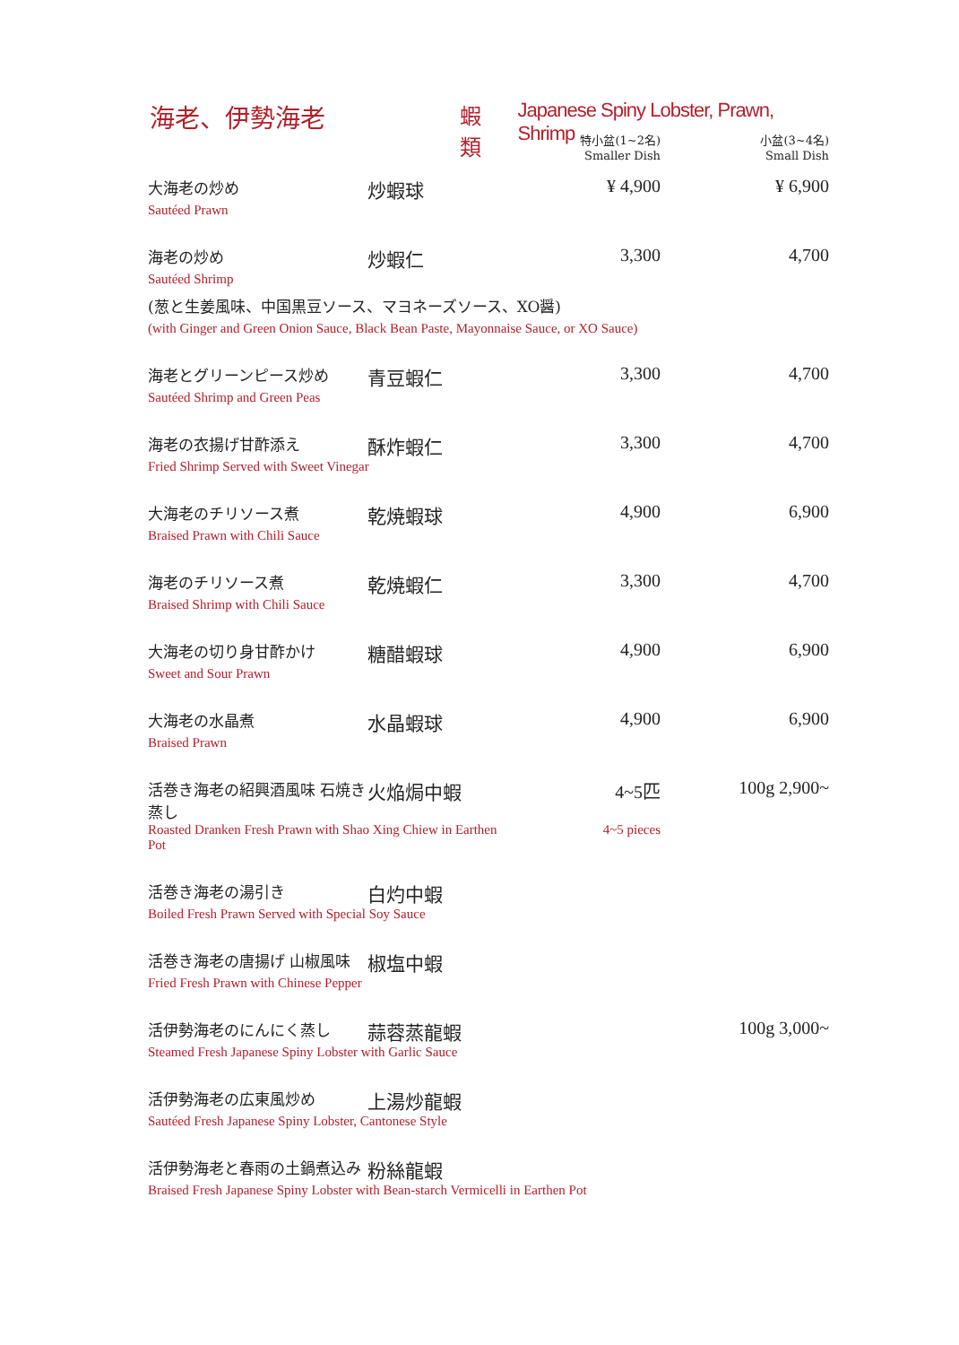海老、伊勢海老 蝦類 Japanese Spiny Lobster, Prawn, Shrimp
| | | 特小盆(1~2名) Smaller Dish | 小盆(3~4名) Small Dish |
| --- | --- | --- | --- |
| 大海老の炒め | 炒蝦球 | ¥ 4,900 | ¥ 6,900 |
| Sautéed Prawn | | | |
| 海老の炒め | 炒蝦仁 | 3,300 | 4,700 |
| Sautéed Shrimp | | | |
| (葱と生姜風味、中国黒豆ソース、マヨネーズソース、XO醤) | | | |
| (with Ginger and Green Onion Sauce, Black Bean Paste, Mayonnaise Sauce, or XO Sauce) | | | |
| 海老とグリーンピース炒め | 青豆蝦仁 | 3,300 | 4,700 |
| Sautéed Shrimp and Green Peas | | | |
| 海老の衣揚げ甘酢添え | 酥炸蝦仁 | 3,300 | 4,700 |
| Fried Shrimp Served with Sweet Vinegar | | | |
| 大海老のチリソース煮 | 乾焼蝦球 | 4,900 | 6,900 |
| Braised Prawn with Chili Sauce | | | |
| 海老のチリソース煮 | 乾焼蝦仁 | 3,300 | 4,700 |
| Braised Shrimp with Chili Sauce | | | |
| 大海老の切り身甘酢かけ | 糖醋蝦球 | 4,900 | 6,900 |
| Sweet and Sour Prawn | | | |
| 大海老の水晶煮 | 水晶蝦球 | 4,900 | 6,900 |
| Braised Prawn | | | |
| 活巻き海老の紹興酒風味 石焼き蒸し | 火焔焗中蝦 | 4~5匹 | 100g 2,900~ |
| Roasted Dranken Fresh Prawn with Shao Xing Chiew in Earthen Pot | | 4~5 pieces | |
| 活巻き海老の湯引き | 白灼中蝦 | | |
| Boiled Fresh Prawn Served with Special Soy Sauce | | | |
| 活巻き海老の唐揚げ 山椒風味 | 椒塩中蝦 | | |
| Fried Fresh Prawn with Chinese Pepper | | | |
| 活伊勢海老のにんにく蒸し | 蒜蓉蒸龍蝦 | | 100g 3,000~ |
| Steamed Fresh Japanese Spiny Lobster with Garlic Sauce | | | |
| 活伊勢海老の広東風炒め | 上湯炒龍蝦 | | |
| Sautéed Fresh Japanese Spiny Lobster, Cantonese Style | | | |
| 活伊勢海老と春雨の土鍋煮込み | 粉絲龍蝦 | | |
| Braised Fresh Japanese Spiny Lobster with Bean-starch Vermicelli in Earthen Pot | | | |